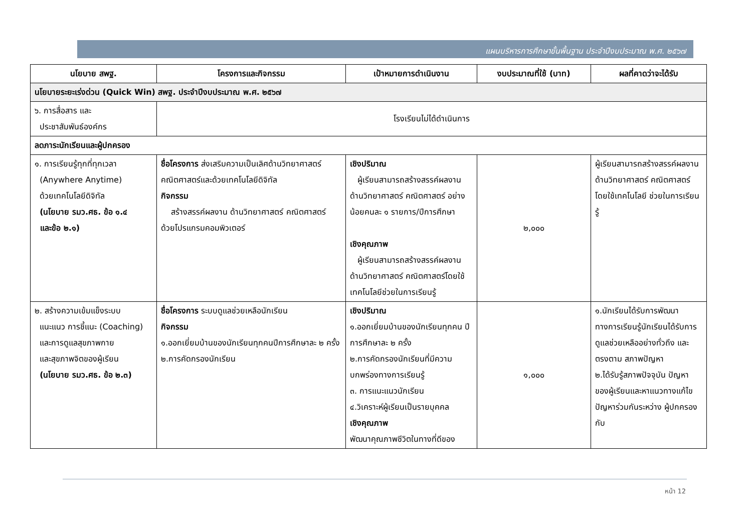แผนบริหารการศึกษาขั้นพื้นฐาน ประจำปีงบประมาณ พ.ศ. ๒๕๖๗
| นโยบาย สพฐ. | โครงการและกิจกรรม | เป้าหมายการดำเนินงาน | งบประมาณที่ใช้ (บาท) | ผลที่คาดว่าจะได้รับ |
| --- | --- | --- | --- | --- |
| นโยบายระยะเร่งด่วน (Quick Win) สพฐ. ประจำปีงบประมาณ พ.ศ. ๒๕๖๗ | | | | |
| ๖. การสื่อสาร และ ประชาสัมพันธ์องค์กร | โรงเรียนไม่ได้ดำเนินการ | | | |
| ลดภาระนักเรียนและผู้ปกครอง | | | | |
| ๑. การเรียนรู้ทุกที่ทุกเวลา (Anywhere Anytime) ด้วยเทคโนโลยีดิจิทัล (นโยบาย รมว.ศธ. ข้อ ๑.๔ และข้อ ๒.๑) | ชื่อโครงการ ส่งเสริมความเป็นเลิศด้านวิทยาศาสตร์ คณิตศาสตร์และด้วยเทคโนโลยีดิจิทัล กิจกรรม สร้างสรรค์ผลงาน ด้านวิทยาศาสตร์ คณิตศาสตร์ ด้วยโปรแกรมคอมพิวเตอร์ | เชิงปริมาณ ผู้เรียนสามารถสร้างสรรค์ผลงาน ด้านวิทยาศาสตร์ คณิตศาสตร์ อย่าง น้อยคนละ ๑ รายการ/ปีการศึกษา เชิงคุณภาพ ผู้เรียนสามารถสร้างสรรค์ผลงาน ด้านวิทยาศาสตร์ คณิตศาสตร์โดยใช้ เทคโนโลยีช่วยในการเรียนรู้ | ๒,๐๐๐ | ผู้เรียนสามารถสร้างสรรค์ผลงานด้านวิทยาศาสตร์ คณิตศาสตร์โดยใช้เทคโนโลยี ช่วยในการเรียนรู้ |
| ๒. สร้างความเข้มแข็งระบบ แนะแนว การชี้แนะ (Coaching) และการดูแลสุขภาพกาย และสุขภาพจิตของผู้เรียน (นโยบาย รมว.ศธ. ข้อ ๒.๓) | ชื่อโครงการ ระบบดูแลช่วยเหลือนักเรียน กิจกรรม ๑.ออกเยี่ยมบ้านของนักเรียนทุกคนปีการศึกษาละ ๒ ครั้ง ๒.การคัดกรองนักเรียน | เชิงปริมาณ ๑.ออกเยี่ยมบ้านของนักเรียนทุกคน ปีการศึกษาละ ๒ ครั้ง ๒.การคัดกรองนักเรียนที่มีความบกพร่องทางการเรียนรู้ ๓. การแนะแนวนักเรียน ๔.วิเคราะห์ผู้เรียนเป็นรายบุคคล เชิงคุณภาพ พัฒนาคุณภาพชีวิตในทางที่ดีของ | ๑,๐๐๐ | ๑.นักเรียนได้รับการพัฒนาทางการเรียนรู้นักเรียนได้รับการดูแลช่วยเหลืออย่างทั่วถึง และตรงตาม สภาพปัญหา ๒.ได้รับรู้สภาพปัจจุบัน ปัญหาของผู้เรียนและหาแนวทางแก้ไขปัญหาร่วมกันระหว่าง ผู้ปกครองกับ |
หน้า 12